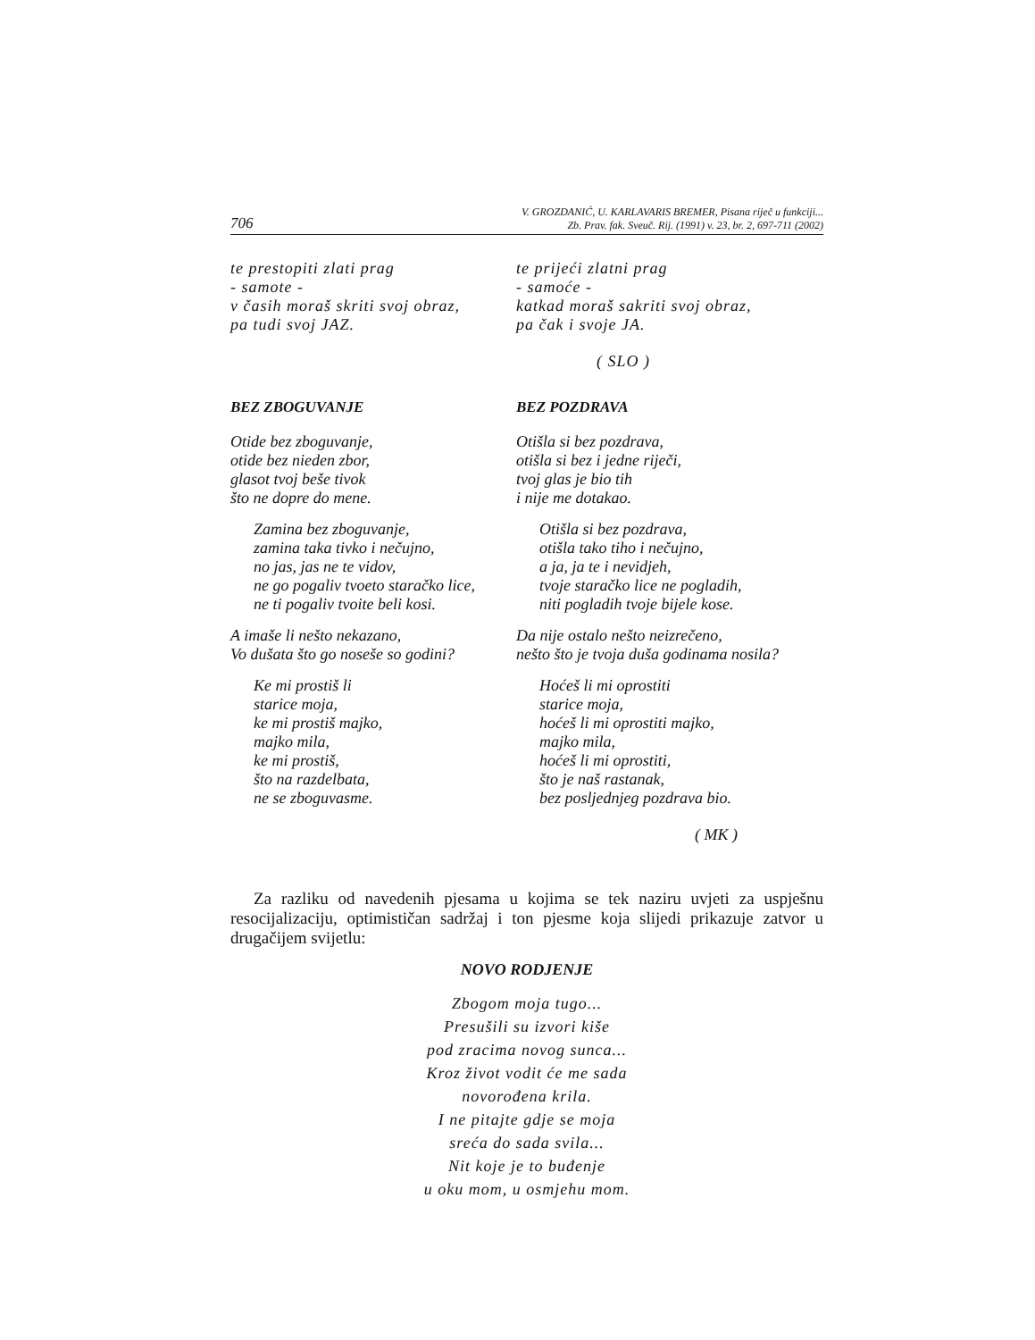706 V. GROZDANIĆ, U. KARLAVARIS BREMER, Pisana riječ u funkciji...
Zb. Prav. fak. Sveuč. Rij. (1991) v. 23, br. 2, 697-711 (2002)
te prestopiti zlati prag
- samote -
v časih moraš skriti svoj obraz,
pa tudi svoj JAZ.
te prijeći zlatni prag
- samoće -
katkad moraš sakriti svoj obraz,
pa čak i svoje JA.
( SLO )
BEZ ZBOGUVANJE
Otide bez zboguvanje,
otide bez nieden zbor,
glasot tvoj beše tivok
što ne dopre do mene.
Zamina bez zboguvanje,
zamina taka tivko i nečujno,
no jas, jas ne te vidov,
ne go pogaliv tvoeto staračko lice,
ne ti pogaliv tvoite beli kosi.
A imaše li nešto nekazano,
Vo dušata što go noseše so godini?
Ke mi prostiš li
starice moja,
ke mi prostiš majko,
majko mila,
ke mi prostiš,
što na razdelbata,
ne se zboguvasme.
BEZ POZDRAVA
Otišla si bez pozdrava,
otišla si bez i jedne riječi,
tvoj glas je bio tih
i nije me dotakao.
Otišla si bez pozdrava,
otišla tako tiho i nečujno,
a ja, ja te i nevidjeh,
tvoje staračko lice ne pogladih,
niti pogladih tvoje bijele kose.
Da nije ostalo nešto neizrečeno,
nešto što je tvoja duša godinama nosila?
Hoćeš li mi oprostiti
starice moja,
hoćeš li mi oprostiti majko,
majko mila,
hoćeš li mi oprostiti,
što je naš rastanak,
bez posljednjeg pozdrava bio.
( MK )
Za razliku od navedenih pjesama u kojima se tek naziru uvjeti za uspješnu resocijalizaciju, optimističan sadržaj i ton pjesme koja slijedi prikazuje zatvor u drugačijem svijetlu:
NOVO RODJENJE
Zbogom moja tugo...
Presušili su izvori kiše
pod zracima novog sunca...
Kroz život vodit će me sada
novorođena krila.
I ne pitajte gdje se moja
sreća do sada svila...
Nit koje je to buđenje
u oku mom, u osmjehu mom.